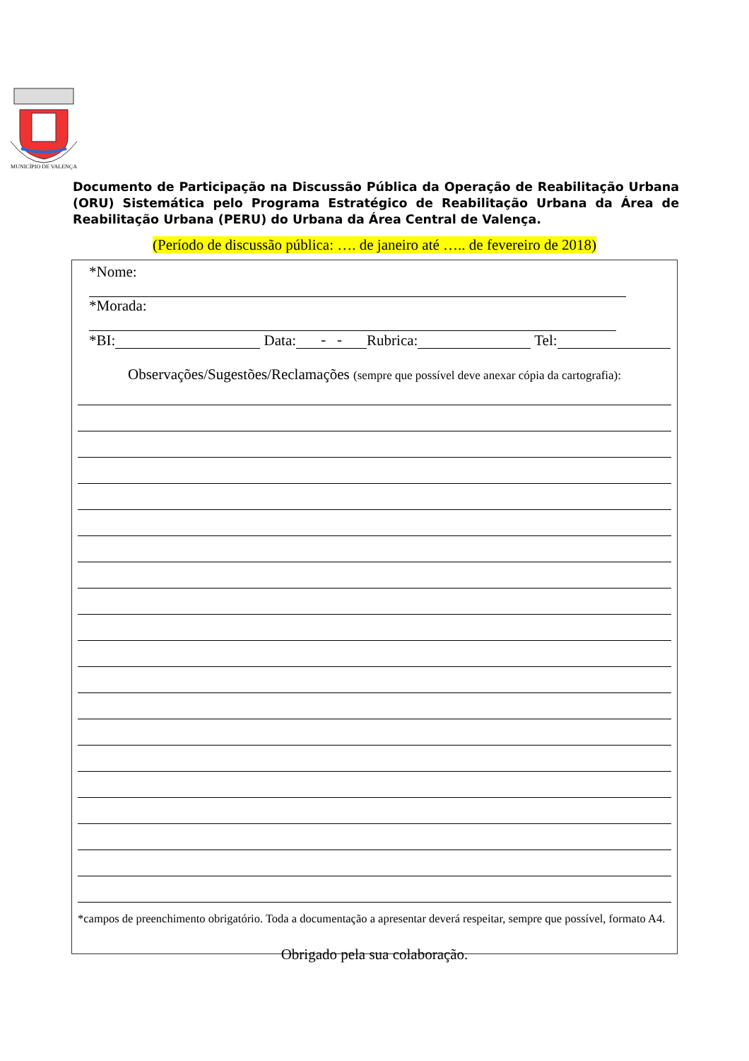MUNICÍPIO DE VALENÇA
Documento de Participação na Discussão Pública da Operação de Reabilitação Urbana (ORU) Sistemática pelo Programa Estratégico de Reabilitação Urbana da Área de Reabilitação Urbana (PERU) do Urbana da Área Central de Valença.
(Período de discussão pública: …. de janeiro até ….. de fevereiro de 2018)
*Nome:
*Morada:
*BI: Data: - - Rubrica: Tel:
Observações/Sugestões/Reclamações (sempre que possível deve anexar cópia da cartografia):
*campos de preenchimento obrigatório. Toda a documentação a apresentar deverá respeitar, sempre que possível, formato A4.
Obrigado pela sua colaboração.